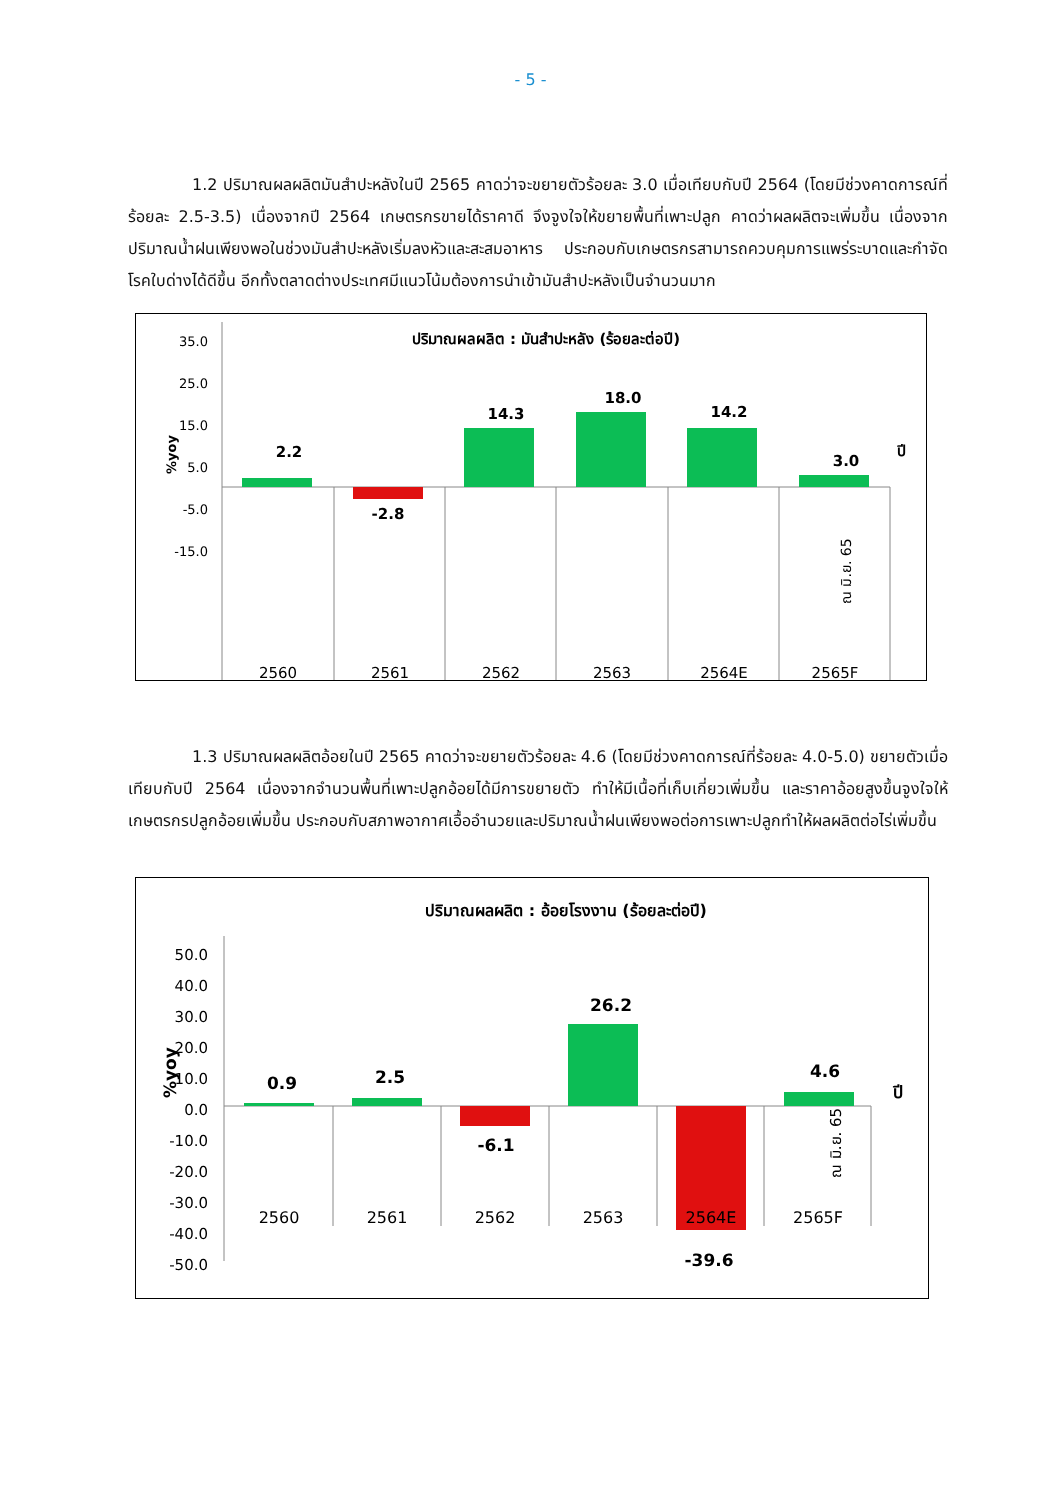- 5 -
1.2 ปริมาณผลผลิตมันสำปะหลังในปี 2565 คาดว่าจะขยายตัวร้อยละ 3.0 เมื่อเทียบกับปี 2564 (โดยมีช่วงคาดการณ์ที่ร้อยละ 2.5-3.5) เนื่องจากปี 2564 เกษตรกรขายได้ราคาดี จึงจูงใจให้ขยายพื้นที่เพาะปลูก คาดว่าผลผลิตจะเพิ่มขึ้น เนื่องจากปริมาณน้ำฝนเพียงพอในช่วงมันสำปะหลังเริ่มลงหัวและสะสมอาหาร ประกอบกับเกษตรกรสามารถควบคุมการแพร่ระบาดและกำจัดโรคใบด่างได้ดีขึ้น อีกทั้งตลาดต่างประเทศมีแนวโน้มต้องการนำเข้ามันสำปะหลังเป็นจำนวนมาก
ปริมาณผลผลิต : มันสำปะหลัง (ร้อยละต่อปี)
35.0
25.0
15.0
5.0
-5.0
-15.0
%yoy
2.2
-2.8
14.3
18.0
14.2
3.0
ปี
2560
2561
2562
2563
2564E
2565F
ณ มิ.ย. 65
1.3 ปริมาณผลผลิตอ้อยในปี 2565 คาดว่าจะขยายตัวร้อยละ 4.6 (โดยมีช่วงคาดการณ์ที่ร้อยละ 4.0-5.0) ขยายตัวเมื่อเทียบกับปี 2564 เนื่องจากจำนวนพื้นที่เพาะปลูกอ้อยได้มีการขยายตัว ทำให้มีเนื้อที่เก็บเกี่ยวเพิ่มขึ้น และราคาอ้อยสูงขึ้นจูงใจให้เกษตรกรปลูกอ้อยเพิ่มขึ้น ประกอบกับสภาพอากาศเอื้ออำนวยและปริมาณน้ำฝนเพียงพอต่อการเพาะปลูกทำให้ผลผลิตต่อไร่เพิ่มขึ้น
ปริมาณผลผลิต : อ้อยโรงงาน (ร้อยละต่อปี)
50.0
40.0
30.0
20.0
10.0
0.0
-10.0
-20.0
-30.0
-40.0
-50.0
%yoy
0.9
2.5
-6.1
26.2
-39.6
4.6
ปี
2560
2561
2562
2563
2564E
2565F
ณ มิ.ย. 65